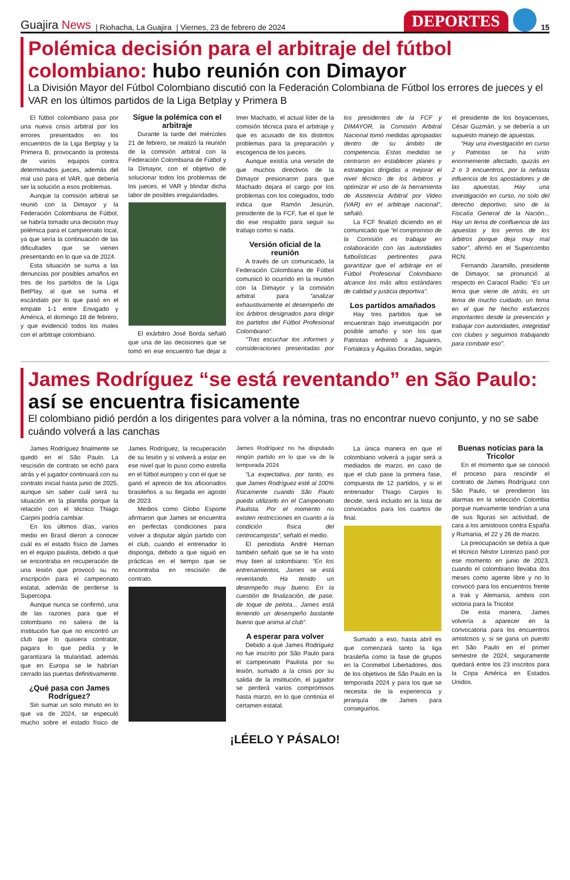Guajira News | Riohacha, La Guajira | Viernes, 23 de febrero de 2024 DEPORTES 15
Polémica decisión para el arbitraje del fútbol colombiano: hubo reunión con Dimayor
La División Mayor del Fútbol Colombiano discutió con la Federación Colombiana de Fútbol los errores de jueces y el VAR en los últimos partidos de la Liga Betplay y Primera B
El fútbol colombiano pasa por una nueva crisis arbitral por los errores presentados en los encuentros de la Liga Betplay y la Primera B, provocando la protesta de varios equipos contra determinados jueces, además del mal uso para el VAR, que debería ser la solución a esos problemas.
Aunque la comisión arbitral se reunió con la Dimayor y la Federación Colombiana de Fútbol, se habría tomado una decisión muy polémica para el campeonato local, ya que sería la continuación de las dificultades que se vienen presentando en lo que va de 2024.
Esta situación se suma a las denuncias por posibles amaños en tres de los partidos de la Liga BetPlay, al que se suma el escándalo por lo que pasó en el empate 1-1 entre Envigado y América, el domingo 18 de febrero, y que evidenció todos los males con el arbitraje colombiano.
Sigue la polémica con el arbitraje
Durante la tarde del miércoles 21 de febrero, se realizó la reunión de la comisión arbitral con la Federación Colombiana de Fútbol y la Dimayor, con el objetivo de solucionar todos los problemas de los jueces, el VAR y blindar dicha labor de posibles irregularidades.
El exárbitro José Borda señaló que una de las decisiones que se tomó en ese encuentro fue dejar a Imer Machado, el actual líder de la comisión técnica para el arbitraje y que es acusado de los distintos problemas para la preparación y escogencia de los jueces.
Aunque existía una versión de que muchos directivos de la Dimayor presionaron para que Machado dejara el cargo por los problemas con los colegiados, todo indica que Ramón Jesurún, presidente de la FCF, fue el que le dio ese respaldo para seguir su trabajo como si nada.
Versión oficial de la reunión
A través de un comunicado, la Federación Colombiana de Fútbol comunicó lo ocurrido en la reunión con la Dimayor y la comisión arbitral para “analizar exhaustivamente el desempeño de los árbitros designados para dirigir los partidos del Fútbol Profesional Colombiano”.
“Tras escuchar los informes y consideraciones presentadas por los presidentes de la FCF y DIMAYOR, la Comisión Arbitral Nacional tomó medidas apropiadas dentro de su ámbito de competencia. Estas medidas se centraron en establecer planes y estrategias dirigidas a mejorar el nivel técnico de los árbitros y optimizar el uso de la herramienta de Asistencia Arbitral por Video (VAR) en el arbitraje nacional”, señaló.
La FCF finalizó diciendo en el comunicado que “el compromiso de la Comisión es trabajar en colaboración con las autoridades futbolísticas pertinentes para garantizar que el arbitraje en el Fútbol Profesional Colombiano alcance los más altos estándares de calidad y justicia deportiva”.
Los partidos amañados
Hay tres partidos que se encuentran bajo investigación por posible amaño y son los que Patriotas enfrentó a Jaguares, Fortaleza y Águilas Doradas, según el presidente de los boyacenses, César Guzmán, y se debería a un supuesto manejo de apuestas.
“Hay una investigación en curso y Patriotas se ha visto enormemente afectado, quizás en 2 o 3 encuentros, por la nefasta influencia de los apostadores y de las apuestas. Hay una investigación en curso, no solo del derecho deportivo, sino de la Fiscalía General de la Nación... Hay un tema de confluencia de las apuestas y los yerros de los árbitros porque deja muy mal sabor”, afirmó en el Supercombo RCN.
Fernando Jaramillo, presidente de Dimayor, se pronunció al respecto en Caracol Radio: “Es un tema que viene de atrás, es un tema de mucho cuidado, un tema en el que he hecho esfuerzos importantes desde la prevención y trabajar con autoridades, integridad con clubes y seguimos trabajando para combatir eso”.
James Rodríguez “se está reventando” en São Paulo: así se encuentra fisicamente
El colombiano pidió perdón a los dirigentes para volver a la nómina, tras no encontrar nuevo conjunto, y no se sabe cuándo volverá a las canchas
James Rodríguez finalmente se quedó en el São Paulo. La rescisión de contrato se echó para atrás y el jugador continuará con su contrato inicial hasta junio de 2025, aunque sin saber cuál será su situación en la plantilla porque la relación con el técnico Thiago Carpini podría cambiar.
En los últimos días, varios medio en Brasil dieron a conocer cuál es el estado físico de James en el equipo paulista, debido a que se encontraba en recuperación de una lesión que provocó su no inscripción para el campeonato estatal, además de perderse la Supercopa.
Aunque nunca se confirmó, una de las razones para que el colombiano no saliera de la institución fue que no encontró un club que lo quisiera contratar, pagara lo que pedía y le garantizara la titularidad, además que en Europa se le habrían cerrado las puertas definitivamente.
¿Qué pasa con James Rodríguez?
Sin sumar un solo minuto en lo que va de 2024, se especuló mucho sobre el estado físico de James Rodríguez, la recuperación de su lesión y si volverá a estar en ese nivel que lo puso como estrella en el fútbol europeo y con el que se ganó el aprecio de los aficionados brasileños a su llegada en agosto de 2023.
Medios como Globo Esporte afirmaron que James se encuentra en perfectas condiciones para volver a disputar algún partido con el club, cuando el entrenador lo disponga, debido a que siguió en prácticas en el tiempo que se encontraba en rescisión de contrato.
James Rodríguez no ha disputado ningún partido en lo que va de la temporada 2024
“La expectativa, por tanto, es que James Rodríguez esté al 100% físicamente cuando São Paulo pueda utilizarlo en el Campeonato Paulista. Por el momento no existen restricciones en cuanto a la condición física del centrocampista”, señaló el medio.
El periodista André Hernan también señaló que se le ha visto muy bien al colombiano: “En los entrenamientos, James se está reventando. Ha tenido un desempeño muy bueno. En la cuestión de finalización, de pase, de toque de pelota... James está teniendo un desempeño bastante bueno que anima al club”.
A esperar para volver
Debido a que James Rodríguez no fue inscrito por São Paulo para el campeonato Paulista por su lesión, sumado a la crisis por su salida de la institución, el jugador se perderá varios compromisos hasta marzo, en lo que continúa el certamen estatal.
La única manera en que el colombiano volverá a jugar será a mediados de marzo, en caso de que el club pase la primera fase, compuesta de 12 partidos, y si el entrenador Thiago Carpini lo decide, será incluido en la lista de convocados para los cuartos de final.
Sumado a eso, hasta abril es que comenzará tanto la liga brasileña como la fase de grupos en la Conmebol Libertadores, dos de los objetivos de São Paulo en la temporada 2024 y para los que se necesita de la experiencia y jerarquía de James para conseguirlos.
Buenas noticias para la Tricolor
En el momento que se conoció el proceso para rescindir el contrato de James Rodríguez con São Paulo, se prendieron las alarmas en la selección Colombia porque nuevamente tendrían a una de sus figuras sin actividad, de cara a los amistosos contra España y Rumania, el 22 y 26 de marzo.
La preocupación se debía a que el técnico Néstor Lorenzo pasó por ese momento en junio de 2023, cuando el colombiano llevaba dos meses como agente libre y no lo convocó para los encuentros frente a Irak y Alemania, ambos con victoria para la Tricolor.
De esta manera, James volvería a aparecer en la convocatoria para los encuentros amistosos y, si se gana un puesto en São Paulo en el primer semestre de 2024, seguramente quedará entre los 23 inscritos para la Copa América en Estados Unidos.
¡LÉELO Y PÁSALO!